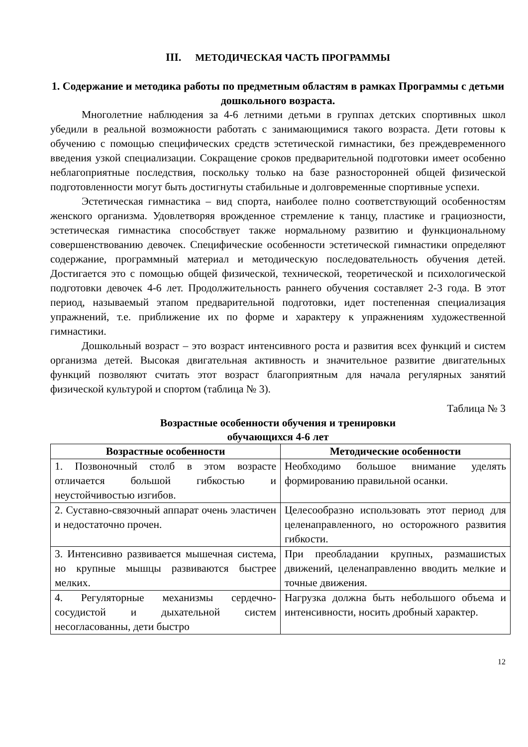III. МЕТОДИЧЕСКАЯ ЧАСТЬ ПРОГРАММЫ
1. Содержание и методика работы по предметным областям в рамках Программы с детьми дошкольного возраста.
Многолетние наблюдения за 4-6 летними детьми в группах детских спортивных школ убедили в реальной возможности работать с занимающимися такого возраста. Дети готовы к обучению с помощью специфических средств эстетической гимнастики, без преждевременного введения узкой специализации. Сокращение сроков предварительной подготовки имеет особенно неблагоприятные последствия, поскольку только на базе разносторонней общей физической подготовленности могут быть достигнуты стабильные и долговременные спортивные успехи.
Эстетическая гимнастика – вид спорта, наиболее полно соответствующий особенностям женского организма. Удовлетворяя врожденное стремление к танцу, пластике и грациозности, эстетическая гимнастика способствует также нормальному развитию и функциональному совершенствованию девочек. Специфические особенности эстетической гимнастики определяют содержание, программный материал и методическую последовательность обучения детей. Достигается это с помощью общей физической, технической, теоретической и психологической подготовки девочек 4-6 лет. Продолжительность раннего обучения составляет 2-3 года. В этот период, называемый этапом предварительной подготовки, идет постепенная специализация упражнений, т.е. приближение их по форме и характеру к упражнениям художественной гимнастики.
Дошкольный возраст – это возраст интенсивного роста и развития всех функций и систем организма детей. Высокая двигательная активность и значительное развитие двигательных функций позволяют считать этот возраст благоприятным для начала регулярных занятий физической культурой и спортом (таблица № 3).
Таблица № 3
Возрастные особенности обучения и тренировки
обучающихся 4-6 лет
| Возрастные особенности | Методические особенности |
| --- | --- |
| 1. Позвоночный столб в этом возрасте отличается большой гибкостью и неустойчивостью изгибов. | Необходимо большое внимание уделять формированию правильной осанки. |
| 2. Суставно-связочный аппарат очень эластичен и недостаточно прочен. | Целесообразно использовать этот период для целенаправленного, но осторожного развития гибкости. |
| 3. Интенсивно развивается мышечная система, но крупные мышцы развиваются быстрее мелких. | При преобладании крупных, размашистых движений, целенаправленно вводить мелкие и точные движения. |
| 4. Регуляторные механизмы сердечно-сосудистой и дыхательной систем несогласованны, дети быстро | Нагрузка должна быть небольшого объема и интенсивности, носить дробный характер. |
12